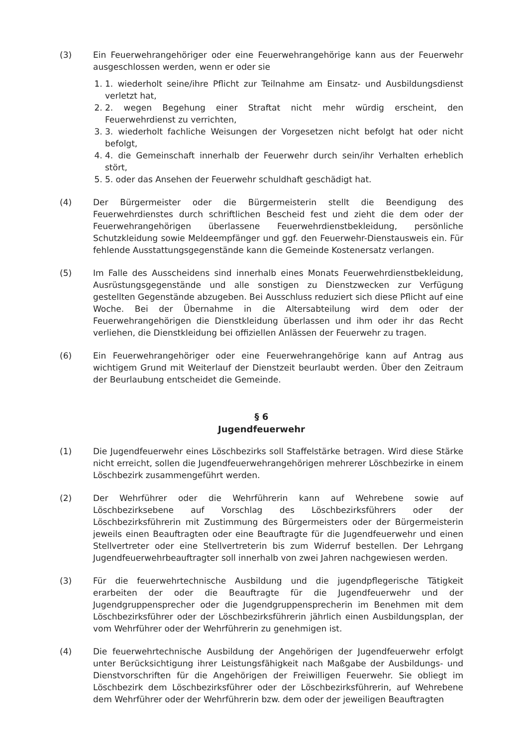(3) Ein Feuerwehrangehöriger oder eine Feuerwehrangehörige kann aus der Feuerwehr ausgeschlossen werden, wenn er oder sie
1. 1. wiederholt seine/ihre Pflicht zur Teilnahme am Einsatz- und Ausbildungsdienst verletzt hat,
2. 2. wegen Begehung einer Straftat nicht mehr würdig erscheint, den Feuerwehrdienst zu verrichten,
3. 3. wiederholt fachliche Weisungen der Vorgesetzen nicht befolgt hat oder nicht befolgt,
4. 4. die Gemeinschaft innerhalb der Feuerwehr durch sein/ihr Verhalten erheblich stört,
5. 5. oder das Ansehen der Feuerwehr schuldhaft geschädigt hat.
(4) Der Bürgermeister oder die Bürgermeisterin stellt die Beendigung des Feuerwehrdienstes durch schriftlichen Bescheid fest und zieht die dem oder der Feuerwehrangehörigen überlassene Feuerwehrdienstbekleidung, persönliche Schutzkleidung sowie Meldeempfänger und ggf. den Feuerwehr-Dienstausweis ein. Für fehlende Ausstattungsgegenstände kann die Gemeinde Kostenersatz verlangen.
(5) Im Falle des Ausscheidens sind innerhalb eines Monats Feuerwehrdienstbekleidung, Ausrüstungsgegenstände und alle sonstigen zu Dienstzwecken zur Verfügung gestellten Gegenstände abzugeben. Bei Ausschluss reduziert sich diese Pflicht auf eine Woche. Bei der Übernahme in die Altersabteilung wird dem oder der Feuerwehrangehörigen die Dienstkleidung überlassen und ihm oder ihr das Recht verliehen, die Dienstkleidung bei offiziellen Anlässen der Feuerwehr zu tragen.
(6) Ein Feuerwehrangehöriger oder eine Feuerwehrangehörige kann auf Antrag aus wichtigem Grund mit Weiterlauf der Dienstzeit beurlaubt werden. Über den Zeitraum der Beurlaubung entscheidet die Gemeinde.
§ 6
Jugendfeuerwehr
(1) Die Jugendfeuerwehr eines Löschbezirks soll Staffelstärke betragen. Wird diese Stärke nicht erreicht, sollen die Jugendfeuerwehrangehörigen mehrerer Löschbezirke in einem Löschbezirk zusammengeführt werden.
(2) Der Wehrführer oder die Wehrführerin kann auf Wehrebene sowie auf Löschbezirksebene auf Vorschlag des Löschbezirksführers oder der Löschbezirksführerin mit Zustimmung des Bürgermeisters oder der Bürgermeisterin jeweils einen Beauftragten oder eine Beauftragte für die Jugendfeuerwehr und einen Stellvertreter oder eine Stellvertreterin bis zum Widerruf bestellen. Der Lehrgang Jugendfeuerwehrbeauftragter soll innerhalb von zwei Jahren nachgewiesen werden.
(3) Für die feuerwehrtechnische Ausbildung und die jugendpflegerische Tätigkeit erarbeiten der oder die Beauftragte für die Jugendfeuerwehr und der Jugendgruppensprecher oder die Jugendgruppensprecherin im Benehmen mit dem Löschbezirksführer oder der Löschbezirksführerin jährlich einen Ausbildungsplan, der vom Wehrführer oder der Wehrführerin zu genehmigen ist.
(4) Die feuerwehrtechnische Ausbildung der Angehörigen der Jugendfeuerwehr erfolgt unter Berücksichtigung ihrer Leistungsfähigkeit nach Maßgabe der Ausbildungs- und Dienstvorschriften für die Angehörigen der Freiwilligen Feuerwehr. Sie obliegt im Löschbezirk dem Löschbezirksführer oder der Löschbezirksführerin, auf Wehrebene dem Wehrführer oder der Wehrführerin bzw. dem oder der jeweiligen Beauftragten